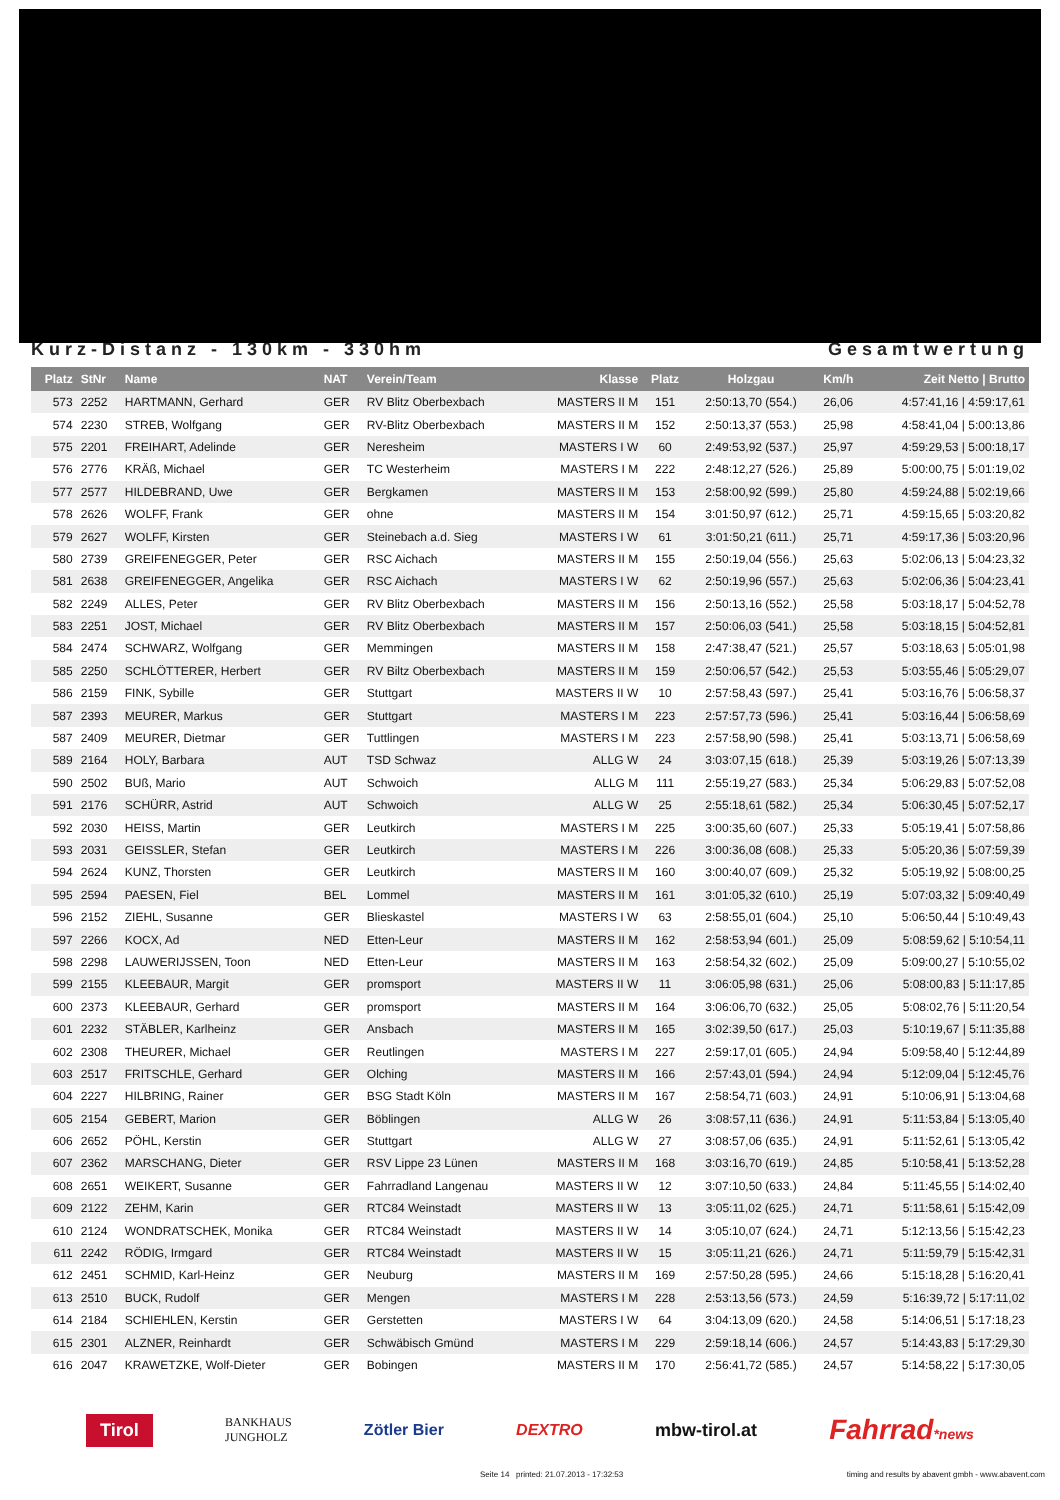Kurz-Distanz - 130km - 330hm Gesamtwertung
| Platz | StNr | Name | NAT | Verein/Team | Klasse | Platz | Holzgau | Km/h | Zeit Netto / Brutto |
| --- | --- | --- | --- | --- | --- | --- | --- | --- | --- |
| 573 | 2252 | HARTMANN, Gerhard | GER | RV Blitz Oberbexbach | MASTERS II M | 151 | 2:50:13,70 (554.) | 26,06 | 4:57:41,16 / 4:59:17,61 |
| 574 | 2230 | STREB, Wolfgang | GER | RV-Blitz Oberbexbach | MASTERS II M | 152 | 2:50:13,37 (553.) | 25,98 | 4:58:41,04 / 5:00:13,86 |
| 575 | 2201 | FREIHART, Adelinde | GER | Neresheim | MASTERS I W | 60 | 2:49:53,92 (537.) | 25,97 | 4:59:29,53 / 5:00:18,17 |
| 576 | 2776 | KRÄß, Michael | GER | TC Westerheim | MASTERS I M | 222 | 2:48:12,27 (526.) | 25,89 | 5:00:00,75 / 5:01:19,02 |
| 577 | 2577 | HILDEBRAND, Uwe | GER | Bergkamen | MASTERS II M | 153 | 2:58:00,92 (599.) | 25,80 | 4:59:24,88 / 5:02:19,66 |
| 578 | 2626 | WOLFF, Frank | GER | ohne | MASTERS II M | 154 | 3:01:50,97 (612.) | 25,71 | 4:59:15,65 / 5:03:20,82 |
| 579 | 2627 | WOLFF, Kirsten | GER | Steinebach a.d. Sieg | MASTERS I W | 61 | 3:01:50,21 (611.) | 25,71 | 4:59:17,36 / 5:03:20,96 |
| 580 | 2739 | GREIFENEGGER, Peter | GER | RSC Aichach | MASTERS II M | 155 | 2:50:19,04 (556.) | 25,63 | 5:02:06,13 / 5:04:23,32 |
| 581 | 2638 | GREIFENEGGER, Angelika | GER | RSC Aichach | MASTERS I W | 62 | 2:50:19,96 (557.) | 25,63 | 5:02:06,36 / 5:04:23,41 |
| 582 | 2249 | ALLES, Peter | GER | RV Blitz Oberbexbach | MASTERS II M | 156 | 2:50:13,16 (552.) | 25,58 | 5:03:18,17 / 5:04:52,78 |
| 583 | 2251 | JOST, Michael | GER | RV Blitz Oberbexbach | MASTERS II M | 157 | 2:50:06,03 (541.) | 25,58 | 5:03:18,15 / 5:04:52,81 |
| 584 | 2474 | SCHWARZ, Wolfgang | GER | Memmingen | MASTERS II M | 158 | 2:47:38,47 (521.) | 25,57 | 5:03:18,63 / 5:05:01,98 |
| 585 | 2250 | SCHLÖTTERER, Herbert | GER | RV Biltz Oberbexbach | MASTERS II M | 159 | 2:50:06,57 (542.) | 25,53 | 5:03:55,46 / 5:05:29,07 |
| 586 | 2159 | FINK, Sybille | GER | Stuttgart | MASTERS II W | 10 | 2:57:58,43 (597.) | 25,41 | 5:03:16,76 / 5:06:58,37 |
| 587 | 2393 | MEURER, Markus | GER | Stuttgart | MASTERS I M | 223 | 2:57:57,73 (596.) | 25,41 | 5:03:16,44 / 5:06:58,69 |
| 587 | 2409 | MEURER, Dietmar | GER | Tuttlingen | MASTERS I M | 223 | 2:57:58,90 (598.) | 25,41 | 5:03:13,71 / 5:06:58,69 |
| 589 | 2164 | HOLY, Barbara | AUT | TSD Schwaz | ALLG W | 24 | 3:03:07,15 (618.) | 25,39 | 5:03:19,26 / 5:07:13,39 |
| 590 | 2502 | BUß, Mario | AUT | Schwoich | ALLG M | 111 | 2:55:19,27 (583.) | 25,34 | 5:06:29,83 / 5:07:52,08 |
| 591 | 2176 | SCHÜRR, Astrid | AUT | Schwoich | ALLG W | 25 | 2:55:18,61 (582.) | 25,34 | 5:06:30,45 / 5:07:52,17 |
| 592 | 2030 | HEISS, Martin | GER | Leutkirch | MASTERS I M | 225 | 3:00:35,60 (607.) | 25,33 | 5:05:19,41 / 5:07:58,86 |
| 593 | 2031 | GEISSLER, Stefan | GER | Leutkirch | MASTERS I M | 226 | 3:00:36,08 (608.) | 25,33 | 5:05:20,36 / 5:07:59,39 |
| 594 | 2624 | KUNZ, Thorsten | GER | Leutkirch | MASTERS II M | 160 | 3:00:40,07 (609.) | 25,32 | 5:05:19,92 / 5:08:00,25 |
| 595 | 2594 | PAESEN, Fiel | BEL | Lommel | MASTERS II M | 161 | 3:01:05,32 (610.) | 25,19 | 5:07:03,32 / 5:09:40,49 |
| 596 | 2152 | ZIEHL, Susanne | GER | Blieskastel | MASTERS I W | 63 | 2:58:55,01 (604.) | 25,10 | 5:06:50,44 / 5:10:49,43 |
| 597 | 2266 | KOCX, Ad | NED | Etten-Leur | MASTERS II M | 162 | 2:58:53,94 (601.) | 25,09 | 5:08:59,62 / 5:10:54,11 |
| 598 | 2298 | LAUWERIJSSEN, Toon | NED | Etten-Leur | MASTERS II M | 163 | 2:58:54,32 (602.) | 25,09 | 5:09:00,27 / 5:10:55,02 |
| 599 | 2155 | KLEEBAUR, Margit | GER | promsport | MASTERS II W | 11 | 3:06:05,98 (631.) | 25,06 | 5:08:00,83 / 5:11:17,85 |
| 600 | 2373 | KLEEBAUR, Gerhard | GER | promsport | MASTERS II M | 164 | 3:06:06,70 (632.) | 25,05 | 5:08:02,76 / 5:11:20,54 |
| 601 | 2232 | STÄBLER, Karlheinz | GER | Ansbach | MASTERS II M | 165 | 3:02:39,50 (617.) | 25,03 | 5:10:19,67 / 5:11:35,88 |
| 602 | 2308 | THEURER, Michael | GER | Reutlingen | MASTERS I M | 227 | 2:59:17,01 (605.) | 24,94 | 5:09:58,40 / 5:12:44,89 |
| 603 | 2517 | FRITSCHLE, Gerhard | GER | Olching | MASTERS II M | 166 | 2:57:43,01 (594.) | 24,94 | 5:12:09,04 / 5:12:45,76 |
| 604 | 2227 | HILBRING, Rainer | GER | BSG Stadt Köln | MASTERS II M | 167 | 2:58:54,71 (603.) | 24,91 | 5:10:06,91 / 5:13:04,68 |
| 605 | 2154 | GEBERT, Marion | GER | Böblingen | ALLG W | 26 | 3:08:57,11 (636.) | 24,91 | 5:11:53,84 / 5:13:05,40 |
| 606 | 2652 | PÖHL, Kerstin | GER | Stuttgart | ALLG W | 27 | 3:08:57,06 (635.) | 24,91 | 5:11:52,61 / 5:13:05,42 |
| 607 | 2362 | MARSCHANG, Dieter | GER | RSV Lippe 23 Lünen | MASTERS II M | 168 | 3:03:16,70 (619.) | 24,85 | 5:10:58,41 / 5:13:52,28 |
| 608 | 2651 | WEIKERT, Susanne | GER | Fahrradland Langenau | MASTERS II W | 12 | 3:07:10,50 (633.) | 24,84 | 5:11:45,55 / 5:14:02,40 |
| 609 | 2122 | ZEHM, Karin | GER | RTC84 Weinstadt | MASTERS II W | 13 | 3:05:11,02 (625.) | 24,71 | 5:11:58,61 / 5:15:42,09 |
| 610 | 2124 | WONDRATSCHEK, Monika | GER | RTC84 Weinstadt | MASTERS II W | 14 | 3:05:10,07 (624.) | 24,71 | 5:12:13,56 / 5:15:42,23 |
| 611 | 2242 | RÖDIG, Irmgard | GER | RTC84 Weinstadt | MASTERS II W | 15 | 3:05:11,21 (626.) | 24,71 | 5:11:59,79 / 5:15:42,31 |
| 612 | 2451 | SCHMID, Karl-Heinz | GER | Neuburg | MASTERS II M | 169 | 2:57:50,28 (595.) | 24,66 | 5:15:18,28 / 5:16:20,41 |
| 613 | 2510 | BUCK, Rudolf | GER | Mengen | MASTERS I M | 228 | 2:53:13,56 (573.) | 24,59 | 5:16:39,72 / 5:17:11,02 |
| 614 | 2184 | SCHIEHLEN, Kerstin | GER | Gerstetten | MASTERS I W | 64 | 3:04:13,09 (620.) | 24,58 | 5:14:06,51 / 5:17:18,23 |
| 615 | 2301 | ALZNER, Reinhardt | GER | Schwäbisch Gmünd | MASTERS I M | 229 | 2:59:18,14 (606.) | 24,57 | 5:14:43,83 / 5:17:29,30 |
| 616 | 2047 | KRAWETZKE, Wolf-Dieter | GER | Bobingen | MASTERS II M | 170 | 2:56:41,72 (585.) | 24,57 | 5:14:58,22 / 5:17:30,05 |
Tirol BANKHAUS
JUNGHOLZ Zötler Bier DEXTRO mbw-tirol.at Fahrrad*news
Seite 14 printed: 21.07.2013 - 17:32:53 timing and results by abavent gmbh - www.abavent.com